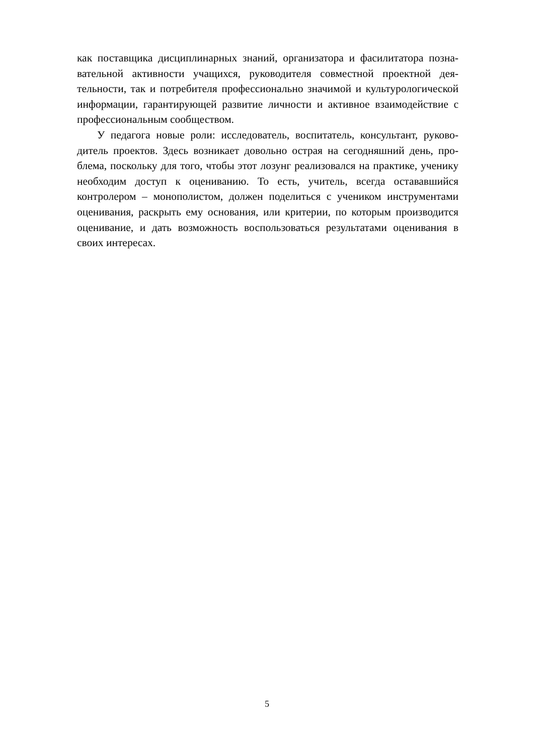как поставщика дисциплинарных знаний, организатора и фасилитатора позна­вательной активности учащихся, руководителя совместной проектной дея­тельности, так и потребителя профессионально значимой и культурологиче­ской информации, гарантирующей развитие личности и активное взаимодей­ствие с профессиональным сообществом.
У педагога новые роли: исследователь, воспитатель, консультант, руково­дитель проектов. Здесь возникает довольно острая на сегодняшний день, про­блема, поскольку для того, чтобы этот лозунг реализовался на практике, уче­нику необходим доступ к оцениванию. То есть, учитель, всегда остававшийся контролером – монополистом, должен поделиться с учеником инструментами оценивания, раскрыть ему основания, или критерии, по которым производится оценивание, и дать возможность воспользоваться результатами оценивания в своих интересах.
5